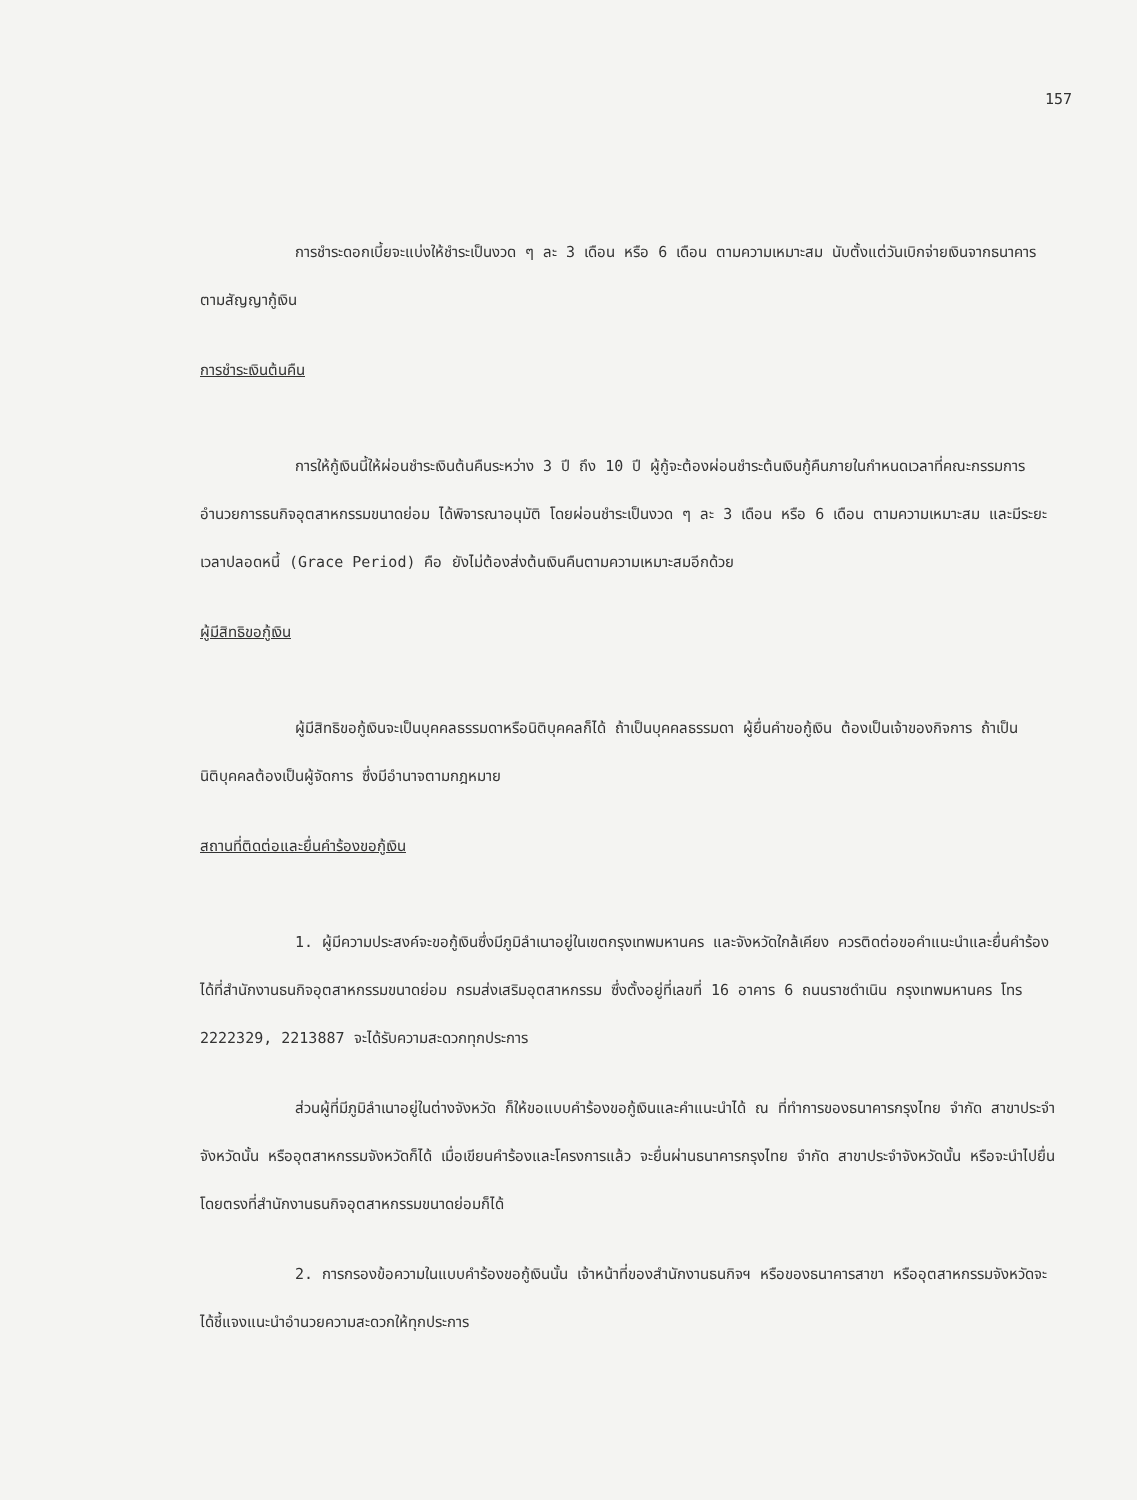157
การชำระดอกเบี้ยจะแบ่งให้ชำระเป็นงวด ๆ ละ 3 เดือน หรือ 6 เดือน ตามความเหมาะสม นับตั้งแต่วันเบิกจ่ายเงินจากธนาคารตามสัญญากู้เงิน
การชำระเงินต้นคืน
การให้กู้เงินนี้ให้ผ่อนชำระเงินต้นคืนระหว่าง 3 ปี ถึง 10 ปี ผู้กู้จะต้องผ่อนชำระต้นเงินกู้คืนภายในกำหนดเวลาที่คณะกรรมการอำนวยการธนกิจอุตสาหกรรมขนาดย่อม ได้พิจารณาอนุมัติ โดยผ่อนชำระเป็นงวด ๆ ละ 3 เดือน หรือ 6 เดือน ตามความเหมาะสม และมีระยะเวลาปลอดหนี้ (Grace Period) คือ ยังไม่ต้องส่งต้นเงินคืนตามความเหมาะสมอีกด้วย
ผู้มีสิทธิขอกู้เงิน
ผู้มีสิทธิขอกู้เงินจะเป็นบุคคลธรรมดาหรือนิติบุคคลก็ได้ ถ้าเป็นบุคคลธรรมดา ผู้ยื่นคำขอกู้เงิน ต้องเป็นเจ้าของกิจการ ถ้าเป็นนิติบุคคลต้องเป็นผู้จัดการ ซึ่งมีอำนาจตามกฎหมาย
สถานที่ติดต่อและยื่นคำร้องขอกู้เงิน
1. ผู้มีความประสงค์จะขอกู้เงินซึ่งมีภูมิลำเนาอยู่ในเขตกรุงเทพมหานคร และจังหวัดใกล้เคียง ควรติดต่อขอคำแนะนำและยื่นคำร้องได้ที่สำนักงานธนกิจอุตสาหกรรมขนาดย่อม กรมส่งเสริมอุตสาหกรรม ซึ่งตั้งอยู่ที่เลขที่ 16 อาคาร 6 ถนนราชดำเนิน กรุงเทพมหานคร โทร 2222329, 2213887 จะได้รับความสะดวกทุกประการ
ส่วนผู้ที่มีภูมิลำเนาอยู่ในต่างจังหวัด ก็ให้ขอแบบคำร้องขอกู้เงินและคำแนะนำได้ ณ ที่ทำการของธนาคารกรุงไทย จำกัด สาขาประจำจังหวัดนั้น หรืออุตสาหกรรมจังหวัดก็ได้ เมื่อเขียนคำร้องและโครงการแล้ว จะยื่นผ่านธนาคารกรุงไทย จำกัด สาขาประจำจังหวัดนั้น หรือจะนำไปยื่นโดยตรงที่สำนักงานธนกิจอุตสาหกรรมขนาดย่อมก็ได้
2. การกรองข้อความในแบบคำร้องขอกู้เงินนั้น เจ้าหน้าที่ของสำนักงานธนกิจฯ หรือของธนาคารสาขา หรืออุตสาหกรรมจังหวัดจะได้ชี้แจงแนะนำอำนวยความสะดวกให้ทุกประการ